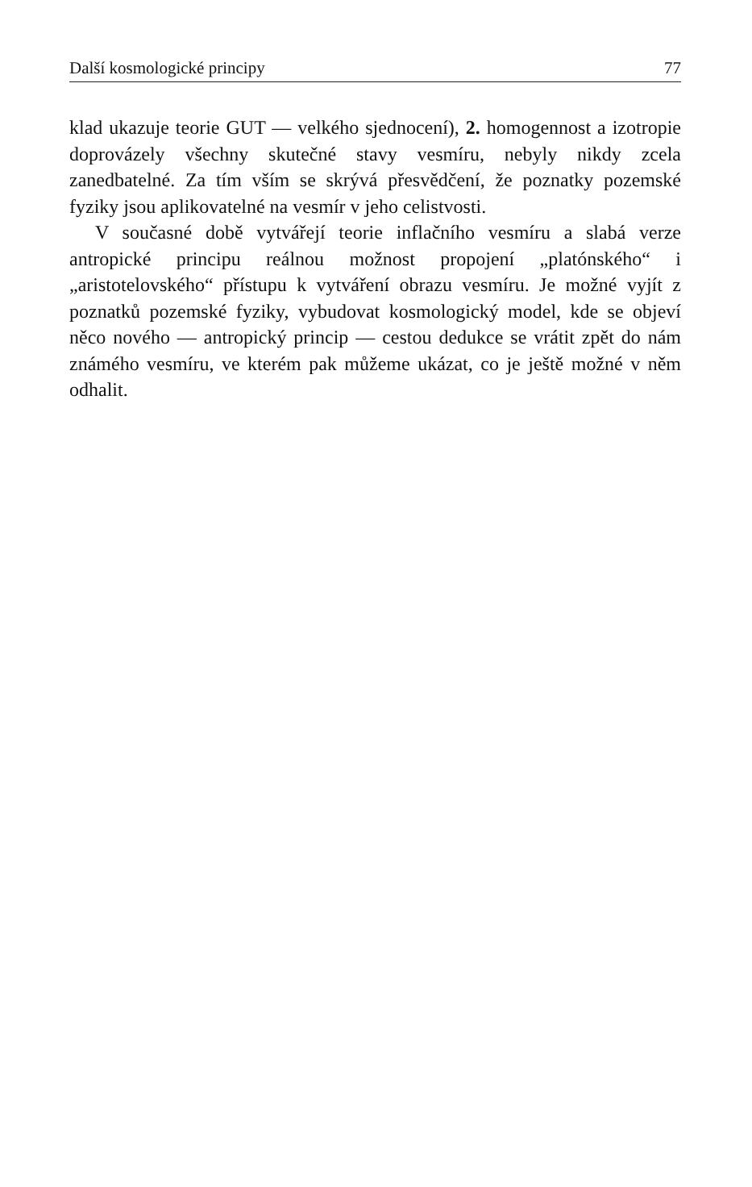Další kosmologické principy 77
klad ukazuje teorie GUT — velkého sjednocení), 2. homogennost a izotropie doprovázely všechny skutečné stavy vesmíru, nebyly nikdy zcela zanedbatelné. Za tím vším se skrývá přesvědčení, že poznatky pozemské fyziky jsou aplikovatelné na vesmír v jeho celistvosti.
V současné době vytvářejí teorie inflačního vesmíru a slabá verze antropické principu reálnou možnost propojení „platónského“ i „aristotelovského“ přístupu k vytváření obrazu vesmíru. Je možné vyjít z poznatků pozemské fyziky, vybudovat kosmologický model, kde se objeví něco nového — antropický princip — cestou dedukce se vrátit zpět do nám známého vesmíru, ve kterém pak můžeme ukázat, co je ještě možné v něm odhalit.